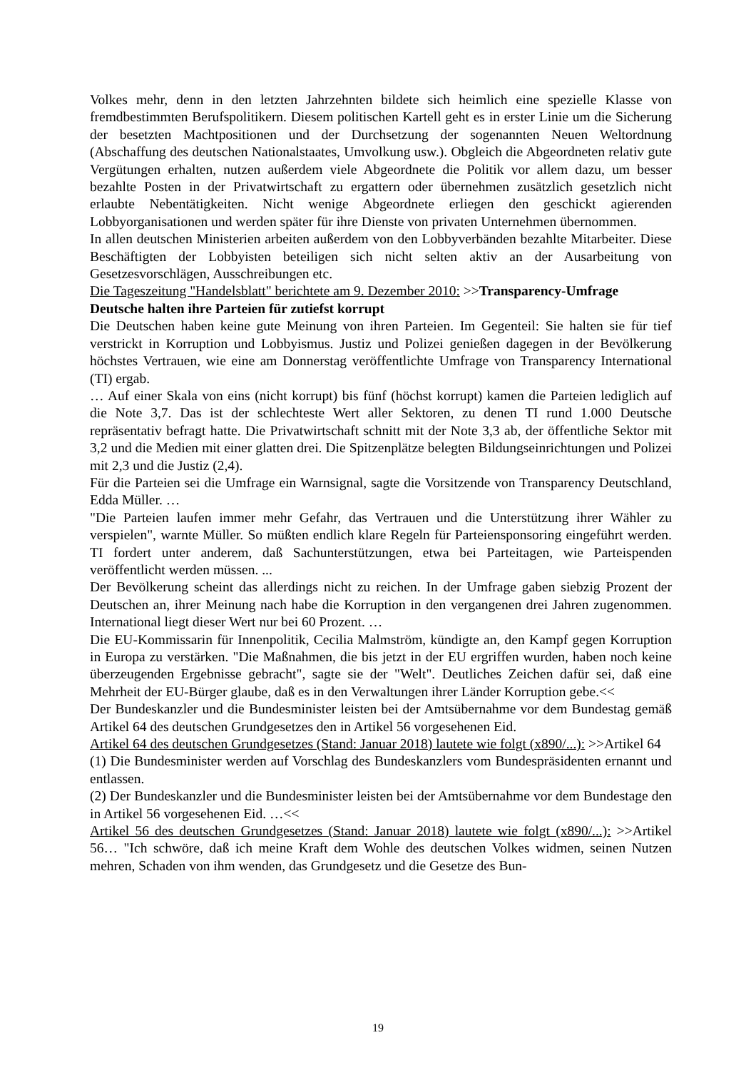Volkes mehr, denn in den letzten Jahrzehnten bildete sich heimlich eine spezielle Klasse von fremdbestimmten Berufspolitikern. Diesem politischen Kartell geht es in erster Linie um die Sicherung der besetzten Machtpositionen und der Durchsetzung der sogenannten Neuen Weltordnung (Abschaffung des deutschen Nationalstaates, Umvolkung usw.). Obgleich die Abgeordneten relativ gute Vergütungen erhalten, nutzen außerdem viele Abgeordnete die Politik vor allem dazu, um besser bezahlte Posten in der Privatwirtschaft zu ergattern oder übernehmen zusätzlich gesetzlich nicht erlaubte Nebentätigkeiten. Nicht wenige Abgeordnete erliegen den geschickt agierenden Lobbyorganisationen und werden später für ihre Dienste von privaten Unternehmen übernommen.
In allen deutschen Ministerien arbeiten außerdem von den Lobbyverbänden bezahlte Mitarbeiter. Diese Beschäftigten der Lobbyisten beteiligen sich nicht selten aktiv an der Ausarbeitung von Gesetzesvorschlägen, Ausschreibungen etc.
Die Tageszeitung "Handelsblatt" berichtete am 9. Dezember 2010: >>Transparency-Umfrage
Deutsche halten ihre Parteien für zutiefst korrupt
Die Deutschen haben keine gute Meinung von ihren Parteien. Im Gegenteil: Sie halten sie für tief verstrickt in Korruption und Lobbyismus. Justiz und Polizei genießen dagegen in der Bevölkerung höchstes Vertrauen, wie eine am Donnerstag veröffentlichte Umfrage von Transparency International (TI) ergab.
… Auf einer Skala von eins (nicht korrupt) bis fünf (höchst korrupt) kamen die Parteien lediglich auf die Note 3,7. Das ist der schlechteste Wert aller Sektoren, zu denen TI rund 1.000 Deutsche repräsentativ befragt hatte. Die Privatwirtschaft schnitt mit der Note 3,3 ab, der öffentliche Sektor mit 3,2 und die Medien mit einer glatten drei. Die Spitzenplätze belegten Bildungseinrichtungen und Polizei mit 2,3 und die Justiz (2,4).
Für die Parteien sei die Umfrage ein Warnsignal, sagte die Vorsitzende von Transparency Deutschland, Edda Müller. …
"Die Parteien laufen immer mehr Gefahr, das Vertrauen und die Unterstützung ihrer Wähler zu verspielen", warnte Müller. So müßten endlich klare Regeln für Parteiensponsoring eingeführt werden. TI fordert unter anderem, daß Sachunterstützungen, etwa bei Parteitagen, wie Parteispenden veröffentlicht werden müssen. ...
Der Bevölkerung scheint das allerdings nicht zu reichen. In der Umfrage gaben siebzig Prozent der Deutschen an, ihrer Meinung nach habe die Korruption in den vergangenen drei Jahren zugenommen. International liegt dieser Wert nur bei 60 Prozent. …
Die EU-Kommissarin für Innenpolitik, Cecilia Malmström, kündigte an, den Kampf gegen Korruption in Europa zu verstärken. "Die Maßnahmen, die bis jetzt in der EU ergriffen wurden, haben noch keine überzeugenden Ergebnisse gebracht", sagte sie der "Welt". Deutliches Zeichen dafür sei, daß eine Mehrheit der EU-Bürger glaube, daß es in den Verwaltungen ihrer Länder Korruption gebe.<<
Der Bundeskanzler und die Bundesminister leisten bei der Amtsübernahme vor dem Bundestag gemäß Artikel 64 des deutschen Grundgesetzes den in Artikel 56 vorgesehenen Eid.
Artikel 64 des deutschen Grundgesetzes (Stand: Januar 2018) lautete wie folgt (x890/...): >>Artikel 64
(1) Die Bundesminister werden auf Vorschlag des Bundeskanzlers vom Bundespräsidenten ernannt und entlassen.
(2) Der Bundeskanzler und die Bundesminister leisten bei der Amtsübernahme vor dem Bundestage den in Artikel 56 vorgesehenen Eid. …<<
Artikel 56 des deutschen Grundgesetzes (Stand: Januar 2018) lautete wie folgt (x890/...): >>Artikel 56… "Ich schwöre, daß ich meine Kraft dem Wohle des deutschen Volkes widmen, seinen Nutzen mehren, Schaden von ihm wenden, das Grundgesetz und die Gesetze des Bun-
19